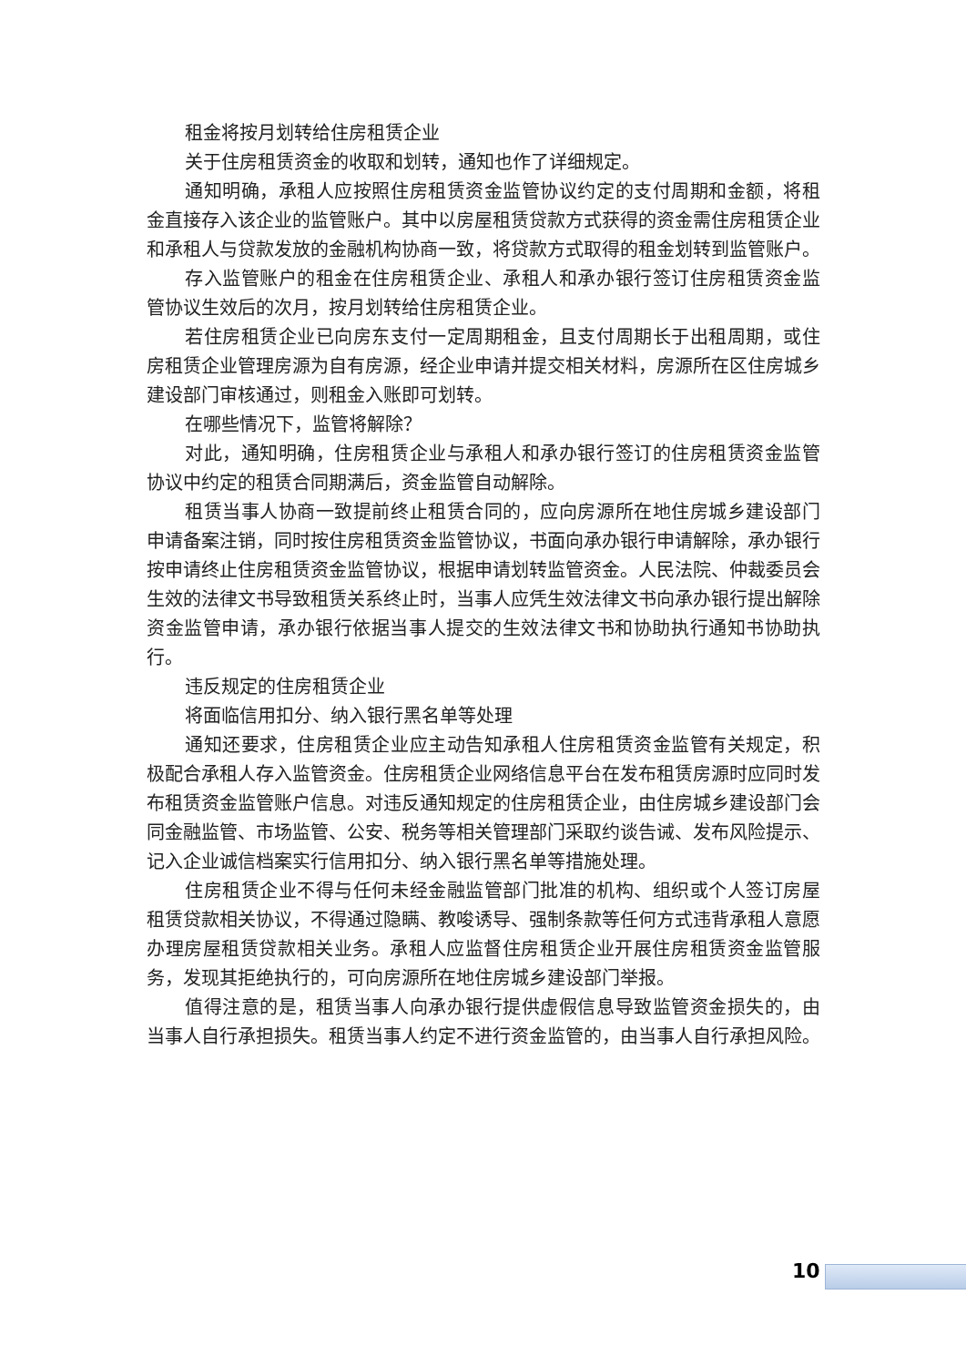租金将按月划转给住房租赁企业
关于住房租赁资金的收取和划转，通知也作了详细规定。
通知明确，承租人应按照住房租赁资金监管协议约定的支付周期和金额，将租金直接存入该企业的监管账户。其中以房屋租赁贷款方式获得的资金需住房租赁企业和承租人与贷款发放的金融机构协商一致，将贷款方式取得的租金划转到监管账户。
存入监管账户的租金在住房租赁企业、承租人和承办银行签订住房租赁资金监管协议生效后的次月，按月划转给住房租赁企业。
若住房租赁企业已向房东支付一定周期租金，且支付周期长于出租周期，或住房租赁企业管理房源为自有房源，经企业申请并提交相关材料，房源所在区住房城乡建设部门审核通过，则租金入账即可划转。
在哪些情况下，监管将解除？
对此，通知明确，住房租赁企业与承租人和承办银行签订的住房租赁资金监管协议中约定的租赁合同期满后，资金监管自动解除。
租赁当事人协商一致提前终止租赁合同的，应向房源所在地住房城乡建设部门申请备案注销，同时按住房租赁资金监管协议，书面向承办银行申请解除，承办银行按申请终止住房租赁资金监管协议，根据申请划转监管资金。人民法院、仲裁委员会生效的法律文书导致租赁关系终止时，当事人应凭生效法律文书向承办银行提出解除资金监管申请，承办银行依据当事人提交的生效法律文书和协助执行通知书协助执行。
违反规定的住房租赁企业
将面临信用扣分、纳入银行黑名单等处理
通知还要求，住房租赁企业应主动告知承租人住房租赁资金监管有关规定，积极配合承租人存入监管资金。住房租赁企业网络信息平台在发布租赁房源时应同时发布租赁资金监管账户信息。对违反通知规定的住房租赁企业，由住房城乡建设部门会同金融监管、市场监管、公安、税务等相关管理部门采取约谈告诫、发布风险提示、记入企业诚信档案实行信用扣分、纳入银行黑名单等措施处理。
住房租赁企业不得与任何未经金融监管部门批准的机构、组织或个人签订房屋租赁贷款相关协议，不得通过隐瞒、教唆诱导、强制条款等任何方式违背承租人意愿办理房屋租赁贷款相关业务。承租人应监督住房租赁企业开展住房租赁资金监管服务，发现其拒绝执行的，可向房源所在地住房城乡建设部门举报。
值得注意的是，租赁当事人向承办银行提供虚假信息导致监管资金损失的，由当事人自行承担损失。租赁当事人约定不进行资金监管的，由当事人自行承担风险。
10